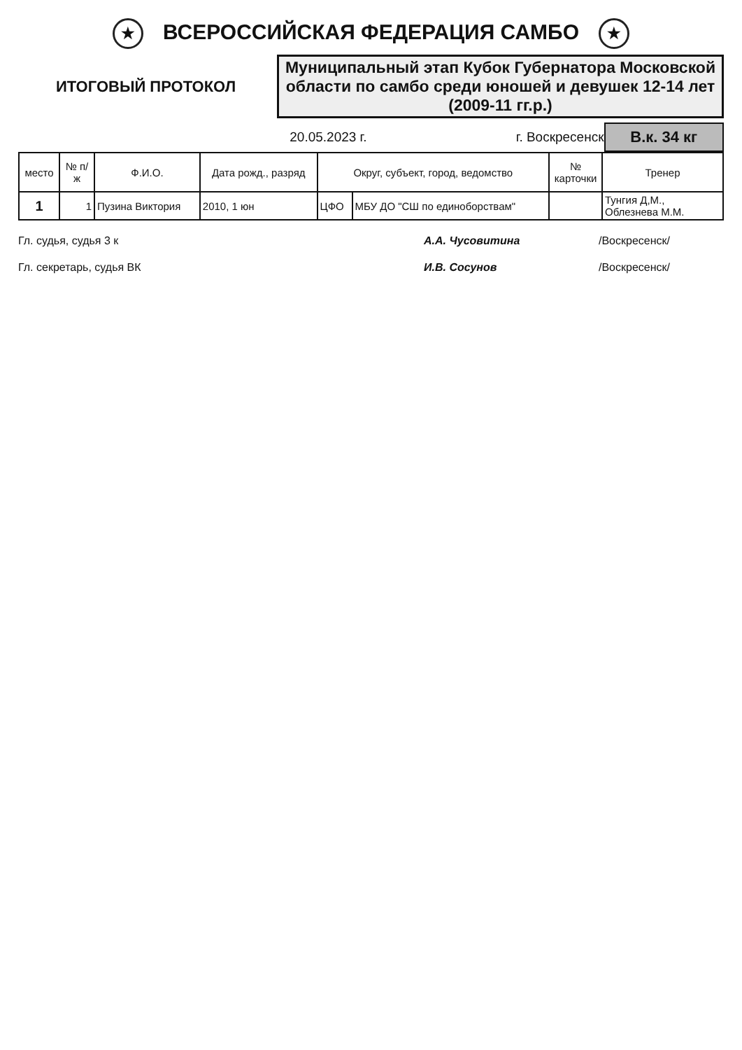★ ВСЕРОССИЙСКАЯ ФЕДЕРАЦИЯ САМБО ★
ИТОГОВЫЙ ПРОТОКОЛ
Муниципальный этап Кубок Губернатора Московской области по самбо среди юношей и девушек 12-14 лет (2009-11 гг.р.)
20.05.2023 г. г. Воскресенск
В.к. 34 кг
| место | № п/ж | Ф.И.О. | Дата рожд., разряд | Округ, субъект, город, ведомство | | № карточки | Тренер |
| --- | --- | --- | --- | --- | --- | --- | --- |
| 1 | 1 | Пузина Виктория | 2010, 1 юн | ЦФО | МБУ ДО "СШ по единоборствам" | | Тунгия Д,М., Облезнева М.М. |
Гл. судья, судья 3 к А.А. Чусовитина /Воскресенск/
Гл. секретарь, судья ВК И.В. Сосунов /Воскресенск/